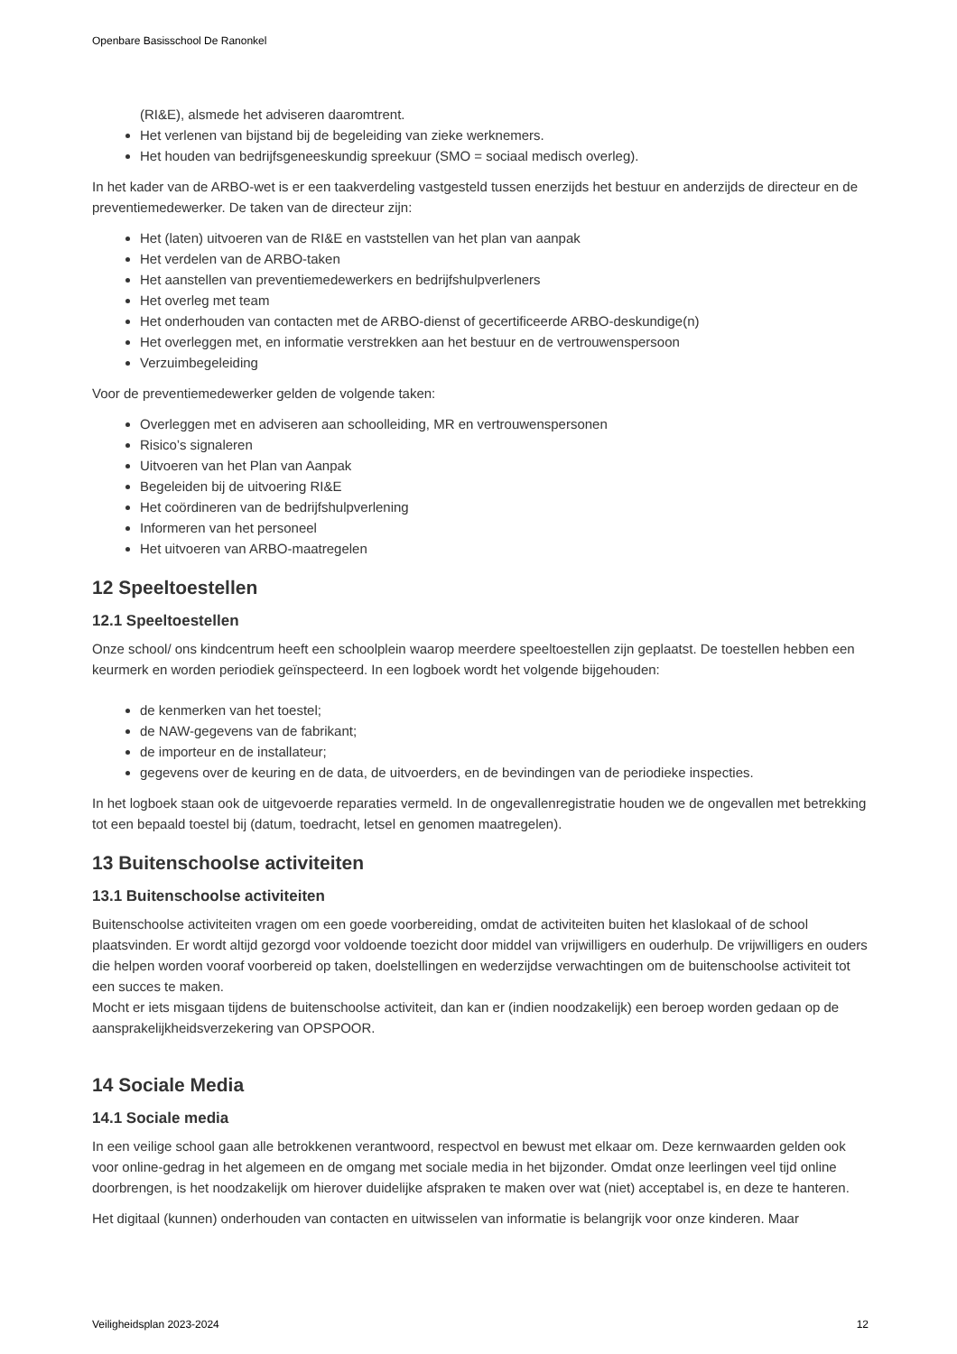Openbare Basisschool De Ranonkel
(RI&E), alsmede het adviseren daaromtrent.
Het verlenen van bijstand bij de begeleiding van zieke werknemers.
Het houden van bedrijfsgeneeskundig spreekuur (SMO = sociaal medisch overleg).
In het kader van de ARBO-wet is er een taakverdeling vastgesteld tussen enerzijds het bestuur en anderzijds de directeur en de preventiemedewerker. De taken van de directeur zijn:
Het (laten) uitvoeren van de RI&E en vaststellen van het plan van aanpak
Het verdelen van de ARBO-taken
Het aanstellen van preventiemedewerkers en bedrijfshulpverleners
Het overleg met team
Het onderhouden van contacten met de ARBO-dienst of gecertificeerde ARBO-deskundige(n)
Het overleggen met, en informatie verstrekken aan het bestuur en de vertrouwenspersoon
Verzuimbegeleiding
Voor de preventiemedewerker gelden de volgende taken:
Overleggen met en adviseren aan schoolleiding, MR en vertrouwenspersonen
Risico’s signaleren
Uitvoeren van het Plan van Aanpak
Begeleiden bij de uitvoering RI&E
Het coördineren van de bedrijfshulpverlening
Informeren van het personeel
Het uitvoeren van ARBO-maatregelen
12 Speeltoestellen
12.1 Speeltoestellen
Onze school/ ons kindcentrum heeft een schoolplein waarop meerdere speeltoestellen zijn geplaatst. De toestellen hebben een keurmerk en worden periodiek geïnspecteerd. In een logboek wordt het volgende bijgehouden:
de kenmerken van het toestel;
de NAW-gegevens van de fabrikant;
de importeur en de installateur;
gegevens over de keuring en de data, de uitvoerders, en de bevindingen van de periodieke inspecties.
In het logboek staan ook de uitgevoerde reparaties vermeld. In de ongevallenregistratie houden we de ongevallen met betrekking tot een bepaald toestel bij (datum, toedracht, letsel en genomen maatregelen).
13 Buitenschoolse activiteiten
13.1 Buitenschoolse activiteiten
Buitenschoolse activiteiten vragen om een goede voorbereiding, omdat de activiteiten buiten het klaslokaal of de school plaatsvinden. Er wordt altijd gezorgd voor voldoende toezicht door middel van vrijwilligers en ouderhulp. De vrijwilligers en ouders die helpen worden vooraf voorbereid op taken, doelstellingen en wederzijdse verwachtingen om de buitenschoolse activiteit tot een succes te maken.
Mocht er iets misgaan tijdens de buitenschoolse activiteit, dan kan er (indien noodzakelijk) een beroep worden gedaan op de aansprakelijkheidsverzekering van OPSPOOR.
14 Sociale Media
14.1 Sociale media
In een veilige school gaan alle betrokkenen verantwoord, respectvol en bewust met elkaar om. Deze kernwaarden gelden ook voor online-gedrag in het algemeen en de omgang met sociale media in het bijzonder. Omdat onze leerlingen veel tijd online doorbrengen, is het noodzakelijk om hierover duidelijke afspraken te maken over wat (niet) acceptabel is, en deze te hanteren.
Het digitaal (kunnen) onderhouden van contacten en uitwisselen van informatie is belangrijk voor onze kinderen. Maar
Veiligheidsplan 2023-2024 12